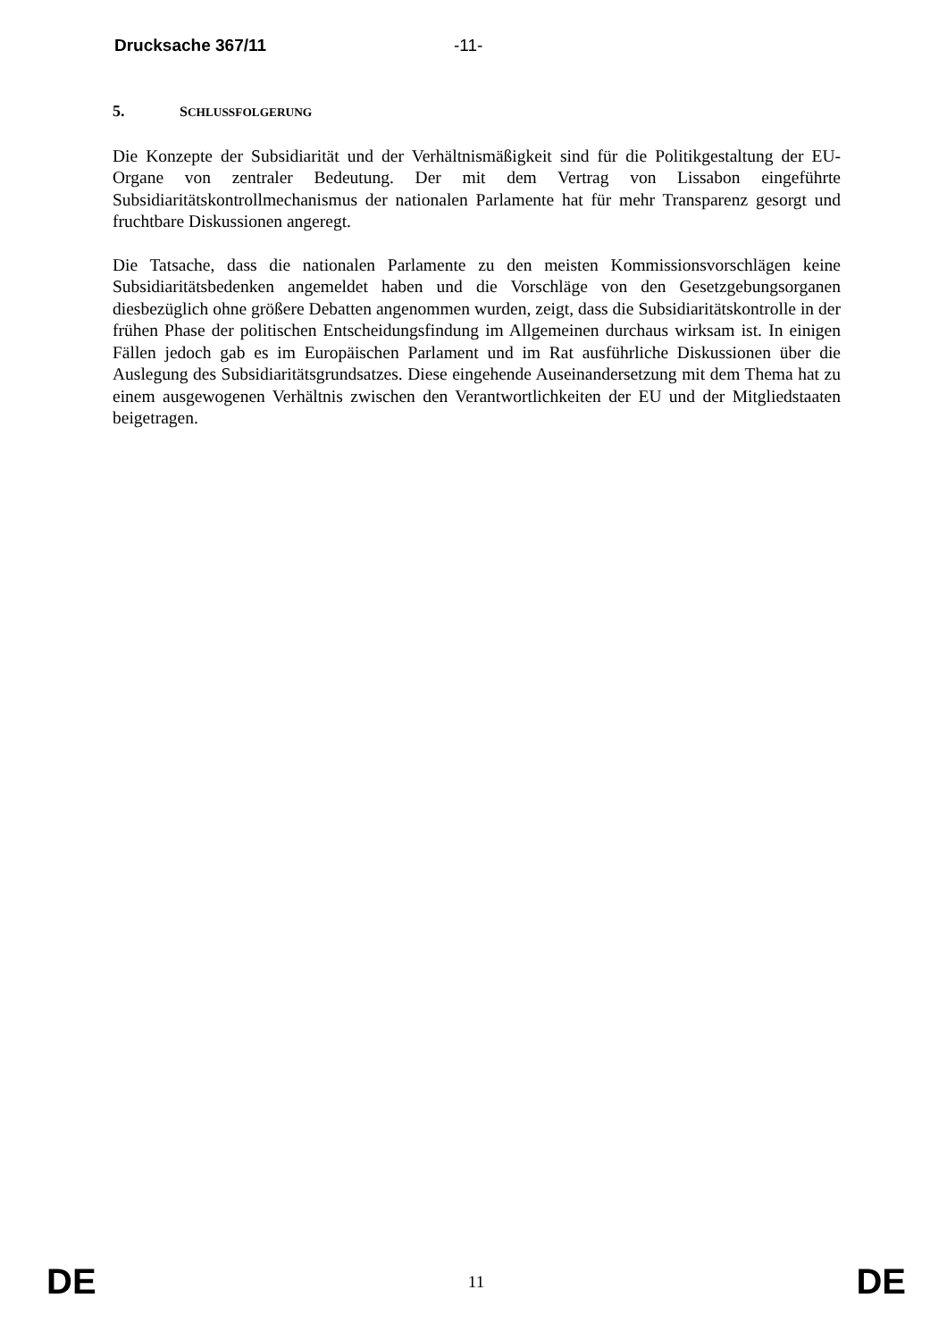Drucksache 367/11 -11-
5. SCHLUSSFOLGERUNG
Die Konzepte der Subsidiarität und der Verhältnismäßigkeit sind für die Politikgestaltung der EU-Organe von zentraler Bedeutung. Der mit dem Vertrag von Lissabon eingeführte Subsidiaritätskontrollmechanismus der nationalen Parlamente hat für mehr Transparenz gesorgt und fruchtbare Diskussionen angeregt.
Die Tatsache, dass die nationalen Parlamente zu den meisten Kommissionsvorschlägen keine Subsidiaritätsbedenken angemeldet haben und die Vorschläge von den Gesetzgebungsorganen diesbezüglich ohne größere Debatten angenommen wurden, zeigt, dass die Subsidiaritätskontrolle in der frühen Phase der politischen Entscheidungsfindung im Allgemeinen durchaus wirksam ist. In einigen Fällen jedoch gab es im Europäischen Parlament und im Rat ausführliche Diskussionen über die Auslegung des Subsidiaritätsgrundsatzes. Diese eingehende Auseinandersetzung mit dem Thema hat zu einem ausgewogenen Verhältnis zwischen den Verantwortlichkeiten der EU und der Mitgliedstaaten beigetragen.
DE 11 DE